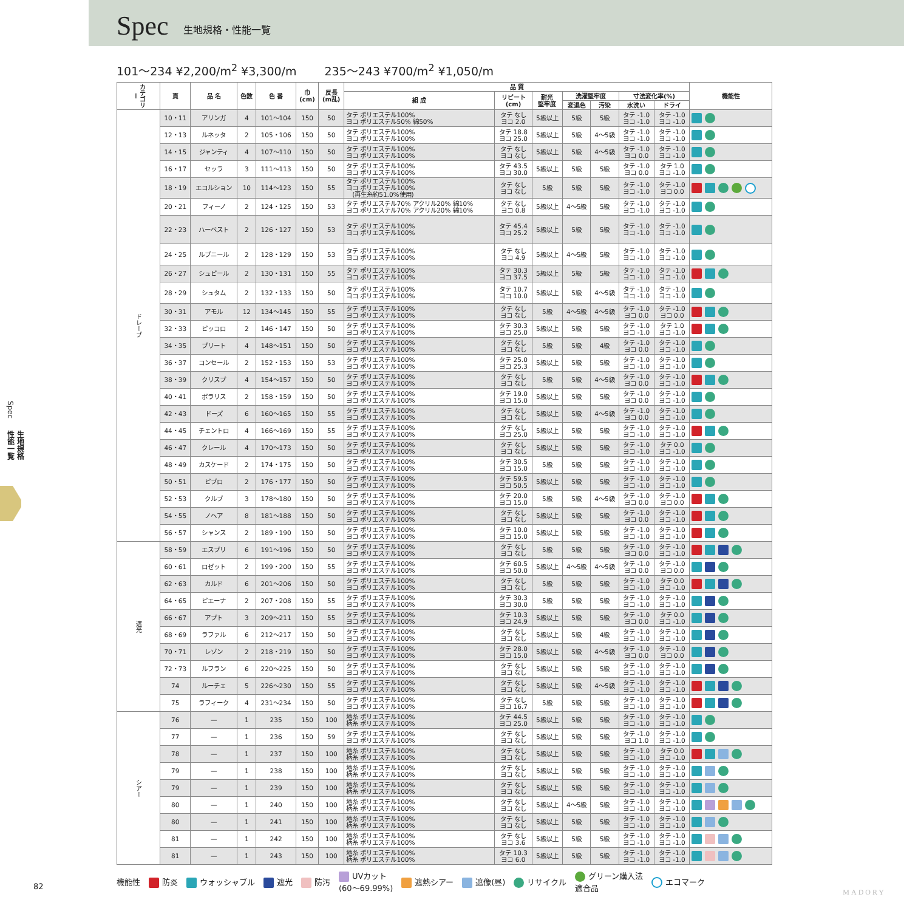Spec
生地規格・性能一覧
Spec
生地規格
性能一覧
101〜234 ¥2,200/m<sup>2</sup> ¥3,300/m 235〜243 ¥700/m<sup>2</sup> ¥1,050/m
| カテゴリー | 頁 | 品 名 | 色数 | 色 番 | 巾 (cm) | 反長 (m乱) | 品 質 | | | | | | | 機能性 |
| --- | --- | --- | --- | --- | --- | --- | --- | --- | --- | --- | --- | --- | --- | --- |
| | | | | | | | 組 成 | リピート (cm) | 耐光 堅牢度 | 洗濯堅牢度 | | 寸法変化率(%) | | |
| | | | | | | | | | | 変退色 | 汚染 | 水洗い | ドライ | |
| ドレープ | 10・11 | アリンガ | 4 | 101〜104 | 150 | 50 | タテ ポリエステル100% ヨコ ポリエステル50% 綿50% | タテ なし ヨコ 2.0 | 5級以上 | 5級 | 5級 | タテ -1.0 ヨコ -1.0 | タテ -1.0 ヨコ -1.0 | |
| | 12・13 | ルネッタ | 2 | 105・106 | 150 | 50 | タテ ポリエステル100% ヨコ ポリエステル100% | タテ 18.8 ヨコ 25.0 | 5級以上 | 5級 | 4〜5級 | タテ -1.0 ヨコ -1.0 | タテ -1.0 ヨコ -1.0 | |
| | 14・15 | ジャンティ | 4 | 107〜110 | 150 | 50 | タテ ポリエステル100% ヨコ ポリエステル100% | タテ なし ヨコ なし | 5級以上 | 5級 | 4〜5級 | タテ -1.0 ヨコ 0.0 | タテ -1.0 ヨコ -1.0 | |
| | 16・17 | セッラ | 3 | 111〜113 | 150 | 50 | タテ ポリエステル100% ヨコ ポリエステル100% | タテ 43.5 ヨコ 30.0 | 5級以上 | 5級 | 5級 | タテ -1.0 ヨコ 0.0 | タテ 1.0 ヨコ -1.0 | |
| | 18・19 | エコルション | 10 | 114〜123 | 150 | 55 | タテ ポリエステル100% ヨコ ポリエステル100% (再生糸約51.0%使用) | タテ なし ヨコ なし | 5級 | 5級 | 5級 | タテ -1.0 ヨコ -1.0 | タテ -1.0 ヨコ 0.0 | |
| | 20・21 | フィーノ | 2 | 124・125 | 150 | 53 | タテ ポリエステル70% アクリル20% 綿10% ヨコ ポリエステル70% アクリル20% 綿10% | タテ なし ヨコ 0.8 | 5級以上 | 4〜5級 | 5級 | タテ -1.0 ヨコ -1.0 | タテ -1.0 ヨコ -1.0 | |
| | 22・23 | ハーベスト | 2 | 126・127 | 150 | 53 | タテ ポリエステル100% ヨコ ポリエステル100% | タテ 45.4 ヨコ 25.2 | 5級以上 | 5級 | 5級 | タテ -1.0 ヨコ -1.0 | タテ -1.0 ヨコ -1.0 | |
| | 24・25 | ルブニール | 2 | 128・129 | 150 | 53 | タテ ポリエステル100% ヨコ ポリエステル100% | タテ なし ヨコ 4.9 | 5級以上 | 4〜5級 | 5級 | タテ -1.0 ヨコ -1.0 | タテ -1.0 ヨコ -1.0 | |
| | 26・27 | シュピール | 2 | 130・131 | 150 | 55 | タテ ポリエステル100% ヨコ ポリエステル100% | タテ 30.3 ヨコ 37.5 | 5級以上 | 5級 | 5級 | タテ -1.0 ヨコ -1.0 | タテ -1.0 ヨコ -1.0 | |
| | 28・29 | シュタム | 2 | 132・133 | 150 | 50 | タテ ポリエステル100% ヨコ ポリエステル100% | タテ 10.7 ヨコ 10.0 | 5級以上 | 5級 | 4〜5級 | タテ -1.0 ヨコ -1.0 | タテ -1.0 ヨコ -1.0 | |
| | 30・31 | アモル | 12 | 134〜145 | 150 | 55 | タテ ポリエステル100% ヨコ ポリエステル100% | タテ なし ヨコ なし | 5級 | 4〜5級 | 4〜5級 | タテ -1.0 ヨコ 0.0 | タテ -1.0 ヨコ 0.0 | |
| | 32・33 | ピッコロ | 2 | 146・147 | 150 | 50 | タテ ポリエステル100% ヨコ ポリエステル100% | タテ 30.3 ヨコ 25.0 | 5級以上 | 5級 | 5級 | タテ -1.0 ヨコ -1.0 | タテ 1.0 ヨコ -1.0 | |
| | 34・35 | プリート | 4 | 148〜151 | 150 | 50 | タテ ポリエステル100% ヨコ ポリエステル100% | タテ なし ヨコ なし | 5級 | 5級 | 4級 | タテ -1.0 ヨコ 0.0 | タテ -1.0 ヨコ -1.0 | |
| | 36・37 | コンセール | 2 | 152・153 | 150 | 53 | タテ ポリエステル100% ヨコ ポリエステル100% | タテ 25.0 ヨコ 25.3 | 5級以上 | 5級 | 5級 | タテ -1.0 ヨコ -1.0 | タテ -1.0 ヨコ -1.0 | |
| | 38・39 | クリスプ | 4 | 154〜157 | 150 | 50 | タテ ポリエステル100% ヨコ ポリエステル100% | タテ なし ヨコ なし | 5級 | 5級 | 4〜5級 | タテ -1.0 ヨコ 0.0 | タテ -1.0 ヨコ -1.0 | |
| | 40・41 | ボラリス | 2 | 158・159 | 150 | 50 | タテ ポリエステル100% ヨコ ポリエステル100% | タテ 19.0 ヨコ 15.0 | 5級以上 | 5級 | 5級 | タテ -1.0 ヨコ 0.0 | タテ -1.0 ヨコ -1.0 | |
| | 42・43 | ドーズ | 6 | 160〜165 | 150 | 55 | タテ ポリエステル100% ヨコ ポリエステル100% | タテ なし ヨコ なし | 5級以上 | 5級 | 4〜5級 | タテ -1.0 ヨコ 0.0 | タテ -1.0 ヨコ -1.0 | |
| | 44・45 | チェントロ | 4 | 166〜169 | 150 | 55 | タテ ポリエステル100% ヨコ ポリエステル100% | タテ なし ヨコ 25.0 | 5級以上 | 5級 | 5級 | タテ -1.0 ヨコ -1.0 | タテ -1.0 ヨコ -1.0 | |
| | 46・47 | クレール | 4 | 170〜173 | 150 | 50 | タテ ポリエステル100% ヨコ ポリエステル100% | タテ なし ヨコ なし | 5級以上 | 5級 | 5級 | タテ -1.0 ヨコ -1.0 | タテ 0.0 ヨコ -1.0 | |
| | 48・49 | カスケード | 2 | 174・175 | 150 | 50 | タテ ポリエステル100% ヨコ ポリエステル100% | タテ 30.5 ヨコ 15.0 | 5級 | 5級 | 5級 | タテ -1.0 ヨコ -1.0 | タテ -1.0 ヨコ -1.0 | |
| | 50・51 | ピブロ | 2 | 176・177 | 150 | 50 | タテ ポリエステル100% ヨコ ポリエステル100% | タテ 59.5 ヨコ 50.5 | 5級以上 | 5級 | 5級 | タテ -1.0 ヨコ -1.0 | タテ -1.0 ヨコ -1.0 | |
| | 52・53 | クルブ | 3 | 178〜180 | 150 | 50 | タテ ポリエステル100% ヨコ ポリエステル100% | タテ 20.0 ヨコ 15.0 | 5級 | 5級 | 4〜5級 | タテ -1.0 ヨコ 0.0 | タテ -1.0 ヨコ 0.0 | |
| | 54・55 | ノヘア | 8 | 181〜188 | 150 | 50 | タテ ポリエステル100% ヨコ ポリエステル100% | タテ なし ヨコ なし | 5級以上 | 5級 | 5級 | タテ -1.0 ヨコ 0.0 | タテ -1.0 ヨコ -1.0 | |
| | 56・57 | シャンス | 2 | 189・190 | 150 | 50 | タテ ポリエステル100% ヨコ ポリエステル100% | タテ 10.0 ヨコ 15.0 | 5級以上 | 5級 | 5級 | タテ -1.0 ヨコ -1.0 | タテ -1.0 ヨコ -1.0 | |
| 遮光 | 58・59 | エスプリ | 6 | 191〜196 | 150 | 50 | タテ ポリエステル100% ヨコ ポリエステル100% | タテ なし ヨコ なし | 5級 | 5級 | 5級 | タテ -1.0 ヨコ 0.0 | タテ -1.0 ヨコ -1.0 | |
| | 60・61 | ロゼット | 2 | 199・200 | 150 | 55 | タテ ポリエステル100% ヨコ ポリエステル100% | タテ 60.5 ヨコ 50.0 | 5級以上 | 4〜5級 | 4〜5級 | タテ -1.0 ヨコ 0.0 | タテ -1.0 ヨコ 0.0 | |
| | 62・63 | カルド | 6 | 201〜206 | 150 | 50 | タテ ポリエステル100% ヨコ ポリエステル100% | タテ なし ヨコ なし | 5級 | 5級 | 5級 | タテ -1.0 ヨコ -1.0 | タテ 0.0 ヨコ -1.0 | |
| | 64・65 | ピエーナ | 2 | 207・208 | 150 | 55 | タテ ポリエステル100% ヨコ ポリエステル100% | タテ 30.3 ヨコ 30.0 | 5級 | 5級 | 5級 | タテ -1.0 ヨコ -1.0 | タテ -1.0 ヨコ -1.0 | |
| | 66・67 | アプト | 3 | 209〜211 | 150 | 55 | タテ ポリエステル100% ヨコ ポリエステル100% | タテ 10.3 ヨコ 24.9 | 5級以上 | 5級 | 5級 | タテ -1.0 ヨコ 0.0 | タテ 0.0 ヨコ -1.0 | |
| | 68・69 | ラファル | 6 | 212〜217 | 150 | 50 | タテ ポリエステル100% ヨコ ポリエステル100% | タテ なし ヨコ なし | 5級以上 | 5級 | 4級 | タテ -1.0 ヨコ -1.0 | タテ -1.0 ヨコ -1.0 | |
| | 70・71 | レゾン | 2 | 218・219 | 150 | 50 | タテ ポリエステル100% ヨコ ポリエステル100% | タテ 28.0 ヨコ 15.0 | 5級以上 | 5級 | 4〜5級 | タテ -1.0 ヨコ 0.0 | タテ -1.0 ヨコ 0.0 | |
| | 72・73 | ルフラン | 6 | 220〜225 | 150 | 50 | タテ ポリエステル100% ヨコ ポリエステル100% | タテ なし ヨコ なし | 5級以上 | 5級 | 5級 | タテ -1.0 ヨコ -1.0 | タテ -1.0 ヨコ -1.0 | |
| | 74 | ルーチェ | 5 | 226〜230 | 150 | 55 | タテ ポリエステル100% ヨコ ポリエステル100% | タテ なし ヨコ なし | 5級以上 | 5級 | 4〜5級 | タテ -1.0 ヨコ -1.0 | タテ -1.0 ヨコ -1.0 | |
| | 75 | ラフィーク | 4 | 231〜234 | 150 | 50 | タテ ポリエステル100% ヨコ ポリエステル100% | タテ なし ヨコ 16.7 | 5級 | 5級 | 5級 | タテ -1.0 ヨコ -1.0 | タテ -1.0 ヨコ -1.0 | |
| シアー | 76 | — | 1 | 235 | 150 | 100 | 地糸 ポリエステル100% 柄糸 ポリエステル100% | タテ 44.5 ヨコ 25.0 | 5級以上 | 5級 | 5級 | タテ -1.0 ヨコ -1.0 | タテ -1.0 ヨコ -1.0 | |
| | 77 | — | 1 | 236 | 150 | 59 | タテ ポリエステル100% ヨコ ポリエステル100% | タテ なし ヨコ なし | 5級以上 | 5級 | 5級 | タテ -1.0 ヨコ 1.0 | タテ -1.0 ヨコ -1.0 | |
| | 78 | — | 1 | 237 | 150 | 100 | 地糸 ポリエステル100% 柄糸 ポリエステル100% | タテ なし ヨコ なし | 5級以上 | 5級 | 5級 | タテ -1.0 ヨコ -1.0 | タテ 0.0 ヨコ -1.0 | |
| | 79 | — | 1 | 238 | 150 | 100 | 地糸 ポリエステル100% 柄糸 ポリエステル100% | タテ なし ヨコ なし | 5級以上 | 5級 | 5級 | タテ -1.0 ヨコ -1.0 | タテ -1.0 ヨコ -1.0 | |
| | 79 | — | 1 | 239 | 150 | 100 | 地糸 ポリエステル100% 柄糸 ポリエステル100% | タテ なし ヨコ なし | 5級以上 | 5級 | 5級 | タテ -1.0 ヨコ -1.0 | タテ -1.0 ヨコ -1.0 | |
| | 80 | — | 1 | 240 | 150 | 100 | 地糸 ポリエステル100% 柄糸 ポリエステル100% | タテ なし ヨコ なし | 5級以上 | 4〜5級 | 5級 | タテ -1.0 ヨコ -1.0 | タテ -1.0 ヨコ -1.0 | |
| | 80 | — | 1 | 241 | 150 | 100 | 地糸 ポリエステル100% 柄糸 ポリエステル100% | タテ なし ヨコ なし | 5級以上 | 5級 | 5級 | タテ -1.0 ヨコ -1.0 | タテ -1.0 ヨコ -1.0 | |
| | 81 | — | 1 | 242 | 150 | 100 | 地糸 ポリエステル100% 柄糸 ポリエステル100% | タテ なし ヨコ 3.6 | 5級以上 | 5級 | 5級 | タテ -1.0 ヨコ -1.0 | タテ -1.0 ヨコ -1.0 | |
| | 81 | — | 1 | 243 | 150 | 100 | 地糸 ポリエステル100% 柄糸 ポリエステル100% | タテ 10.3 ヨコ 6.0 | 5級以上 | 5級 | 5級 | タテ -1.0 ヨコ -1.0 | タテ -1.0 ヨコ -1.0 | |
機能性 防炎 ウォッシャブル 遮光 防汚 UVカット
(60〜69.99%) 遮熱シアー 遮像(昼) リサイクル グリーン購入法
適合品 エコマーク
82
MADORY